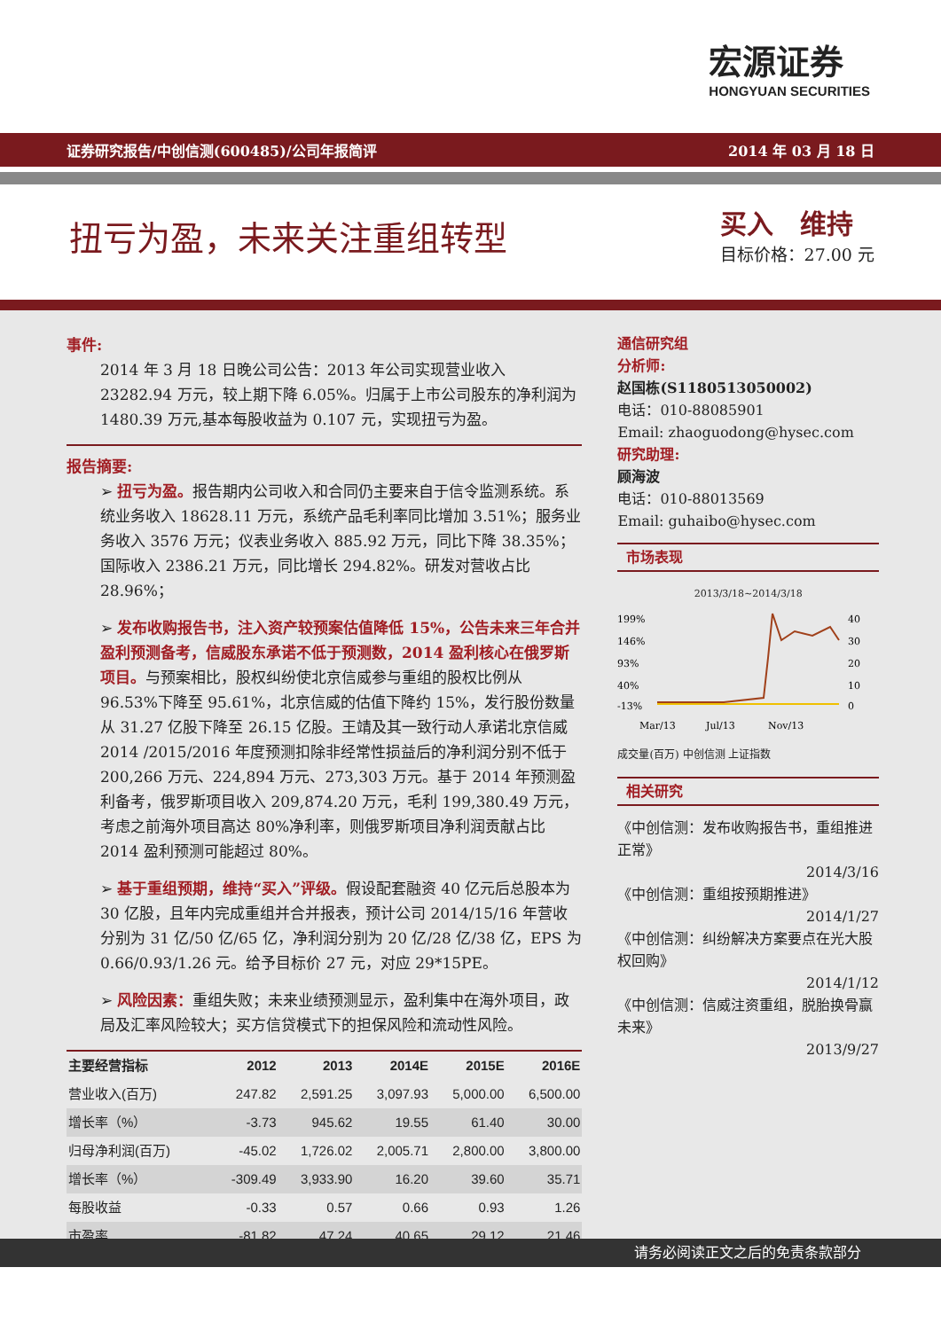宏源证券
HONGYUAN SECURITIES
证券研究报告/中创信测(600485)/公司年报简评 2014 年 03 月 18 日
扭亏为盈，未来关注重组转型
买入　维持
目标价格：27.00 元
事件:
2014 年 3 月 18 日晚公司公告：2013 年公司实现营业收入 23282.94 万元，较上期下降 6.05%。归属于上市公司股东的净利润为 1480.39 万元,基本每股收益为 0.107 元，实现扭亏为盈。
报告摘要:
➢ 扭亏为盈。报告期内公司收入和合同仍主要来自于信令监测系统。系统业务收入 18628.11 万元，系统产品毛利率同比增加 3.51%；服务业务收入 3576 万元；仪表业务收入 885.92 万元，同比下降 38.35%；国际收入 2386.21 万元，同比增长 294.82%。研发对营收占比 28.96%；
➢ 发布收购报告书，注入资产较预案估值降低 15%，公告未来三年合并盈利预测备考，信威股东承诺不低于预测数，2014 盈利核心在俄罗斯项目。与预案相比，股权纠纷使北京信威参与重组的股权比例从 96.53%下降至 95.61%，北京信威的估值下降约 15%，发行股份数量从 31.27 亿股下降至 26.15 亿股。王靖及其一致行动人承诺北京信威 2014 /2015/2016 年度预测扣除非经常性损益后的净利润分别不低于 200,266 万元、224,894 万元、273,303 万元。基于 2014 年预测盈利备考，俄罗斯项目收入 209,874.20 万元，毛利 199,380.49 万元，考虑之前海外项目高达 80%净利率，则俄罗斯项目净利润贡献占比 2014 盈利预测可能超过 80%。
➢ 基于重组预期，维持“买入”评级。假设配套融资 40 亿元后总股本为 30 亿股，且年内完成重组并合并报表，预计公司 2014/15/16 年营收分别为 31 亿/50 亿/65 亿，净利润分别为 20 亿/28 亿/38 亿，EPS 为 0.66/0.93/1.26 元。给予目标价 27 元，对应 29*15PE。
➢ 风险因素：重组失败；未来业绩预测显示，盈利集中在海外项目，政局及汇率风险较大；买方信贷模式下的担保风险和流动性风险。
| 主要经营指标 | 2012 | 2013 | 2014E | 2015E | 2016E |
| --- | --- | --- | --- | --- | --- |
| 营业收入(百万) | 247.82 | 2,591.25 | 3,097.93 | 5,000.00 | 6,500.00 |
| 增长率（%） | -3.73 | 945.62 | 19.55 | 61.40 | 30.00 |
| 归母净利润(百万) | -45.02 | 1,726.02 | 2,005.71 | 2,800.00 | 3,800.00 |
| 增长率（%） | -309.49 | 3,933.90 | 16.20 | 39.60 | 35.71 |
| 每股收益 | -0.33 | 0.57 | 0.66 | 0.93 | 1.26 |
| 市盈率 | -81.82 | 47.24 | 40.65 | 29.12 | 21.46 |
通信研究组
分析师:
赵国栋(S1180513050002)
电话：010-88085901
Email: zhaoguodong@hysec.com
研究助理:
顾海波
电话：010-88013569
Email: guhaibo@hysec.com
市场表现
2013/3/18~2014/3/18
199%
146%
93%
40%
-13%
40
30
20
10
0
Mar/13
Jul/13
Nov/13
成交量(百万) 中创信测 上证指数
相关研究
《中创信测：发布收购报告书，重组推进正常》
2014/3/16
《中创信测：重组按预期推进》
2014/1/27
《中创信测：纠纷解决方案要点在光大股权回购》
2014/1/12
《中创信测：信威注资重组，脱胎换骨赢未来》
2013/9/27
请务必阅读正文之后的免责条款部分